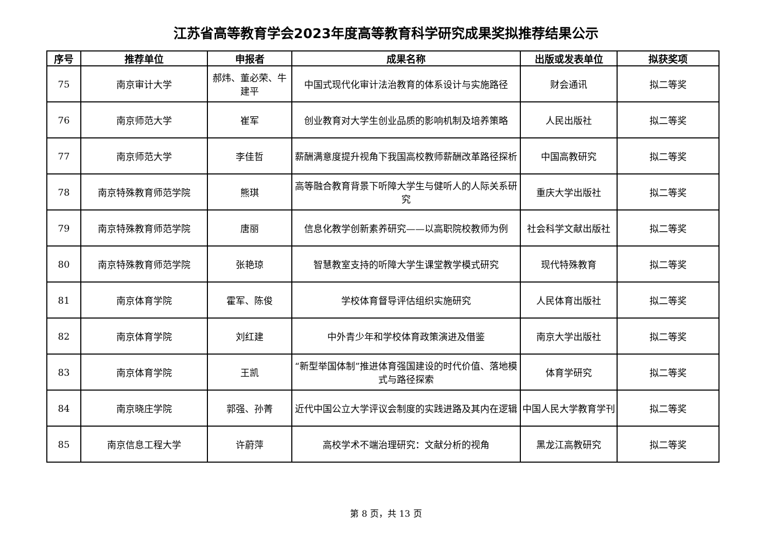江苏省高等教育学会2023年度高等教育科学研究成果奖拟推荐结果公示
| 序号 | 推荐单位 | 申报者 | 成果名称 | 出版或发表单位 | 拟获奖项 |
| --- | --- | --- | --- | --- | --- |
| 75 | 南京审计大学 | 郝炜、董必荣、牛建平 | 中国式现代化审计法治教育的体系设计与实施路径 | 财会通讯 | 拟二等奖 |
| 76 | 南京师范大学 | 崔军 | 创业教育对大学生创业品质的影响机制及培养策略 | 人民出版社 | 拟二等奖 |
| 77 | 南京师范大学 | 李佳哲 | 薪酬满意度提升视角下我国高校教师薪酬改革路径探析 | 中国高教研究 | 拟二等奖 |
| 78 | 南京特殊教育师范学院 | 熊琪 | 高等融合教育背景下听障大学生与健听人的人际关系研究 | 重庆大学出版社 | 拟二等奖 |
| 79 | 南京特殊教育师范学院 | 唐丽 | 信息化教学创新素养研究——以高职院校教师为例 | 社会科学文献出版社 | 拟二等奖 |
| 80 | 南京特殊教育师范学院 | 张艳琼 | 智慧教室支持的听障大学生课堂教学模式研究 | 现代特殊教育 | 拟二等奖 |
| 81 | 南京体育学院 | 霍军、陈俊 | 学校体育督导评估组织实施研究 | 人民体育出版社 | 拟二等奖 |
| 82 | 南京体育学院 | 刘红建 | 中外青少年和学校体育政策演进及借鉴 | 南京大学出版社 | 拟二等奖 |
| 83 | 南京体育学院 | 王凯 | “新型举国体制”推进体育强国建设的时代价值、落地模式与路径探索 | 体育学研究 | 拟二等奖 |
| 84 | 南京晓庄学院 | 郭强、孙菁 | 近代中国公立大学评议会制度的实践进路及其内在逻辑 | 中国人民大学教育学刊 | 拟二等奖 |
| 85 | 南京信息工程大学 | 许蔚萍 | 高校学术不端治理研究：文献分析的视角 | 黑龙江高教研究 | 拟二等奖 |
第 8 页，共 13 页